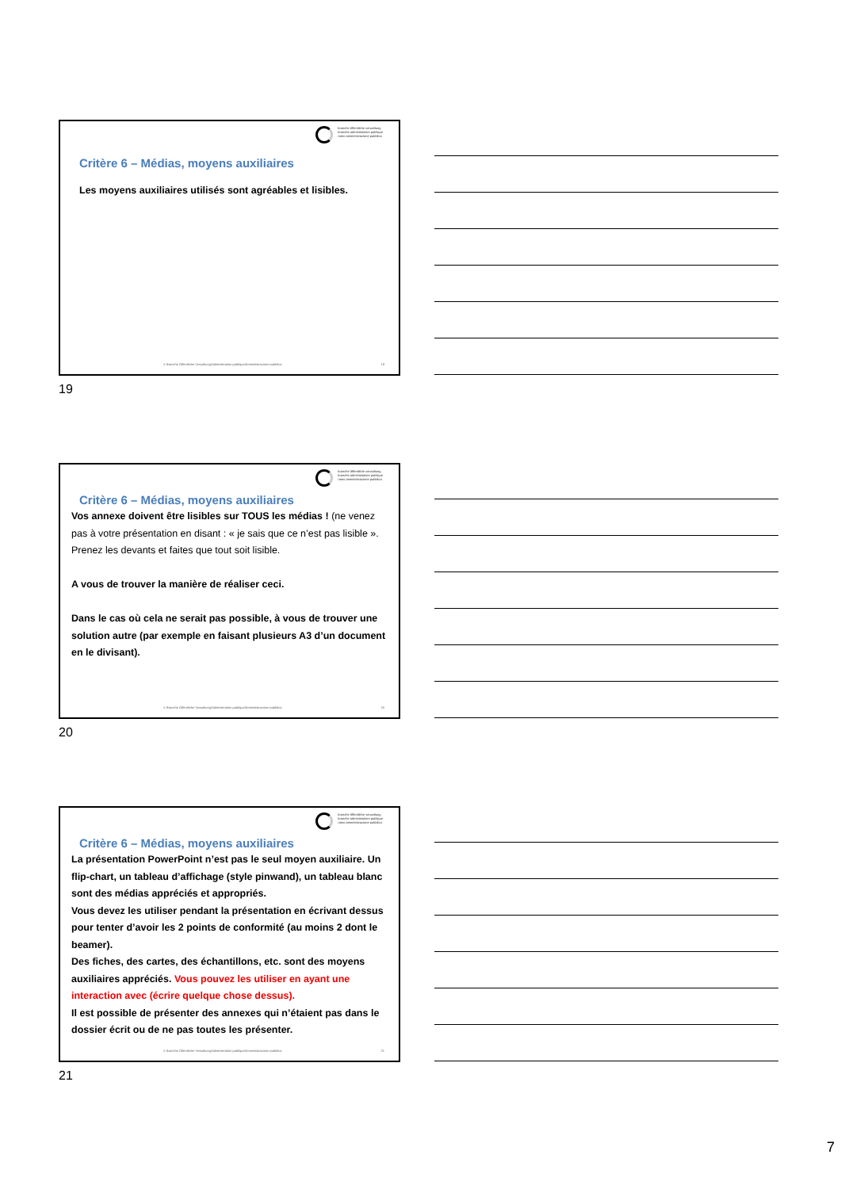branche öffentliche verwaltung
branche administration publique
ramo amministrazione pubblica
Critère 6 – Médias, moyens auxiliaires
Les moyens auxiliaires utilisés sont agréables et lisibles.
© Branche Öffentliche Verwaltung/Administration publique/Amministrazione pubblica
19
19
branche öffentliche verwaltung
branche administration publique
ramo amministrazione pubblica
Critère 6 – Médias, moyens auxiliaires
Vos annexe doivent être lisibles sur TOUS les médias ! (ne venez pas à votre présentation en disant : « je sais que ce n’est pas lisible ». Prenez les devants et faites que tout soit lisible.
A vous de trouver la manière de réaliser ceci.
Dans le cas où cela ne serait pas possible, à vous de trouver une solution autre (par exemple en faisant plusieurs A3 d’un document en le divisant).
© Branche Öffentliche Verwaltung/Administration publique/Amministrazione pubblica
20
20
branche öffentliche verwaltung
branche administration publique
ramo amministrazione pubblica
Critère 6 – Médias, moyens auxiliaires
La présentation PowerPoint n’est pas le seul moyen auxiliaire. Un flip-chart, un tableau d’affichage (style pinwand), un tableau blanc sont des médias appréciés et appropriés.
Vous devez les utiliser pendant la présentation en écrivant dessus pour tenter d’avoir les 2 points de conformité (au moins 2 dont le beamer).
Des fiches, des cartes, des échantillons, etc. sont des moyens auxiliaires appréciés. Vous pouvez les utiliser en ayant une interaction avec (écrire quelque chose dessus).
Il est possible de présenter des annexes qui n’étaient pas dans le dossier écrit ou de ne pas toutes les présenter.
© Branche Öffentliche Verwaltung/Administration publique/Amministrazione pubblica
21
21
7